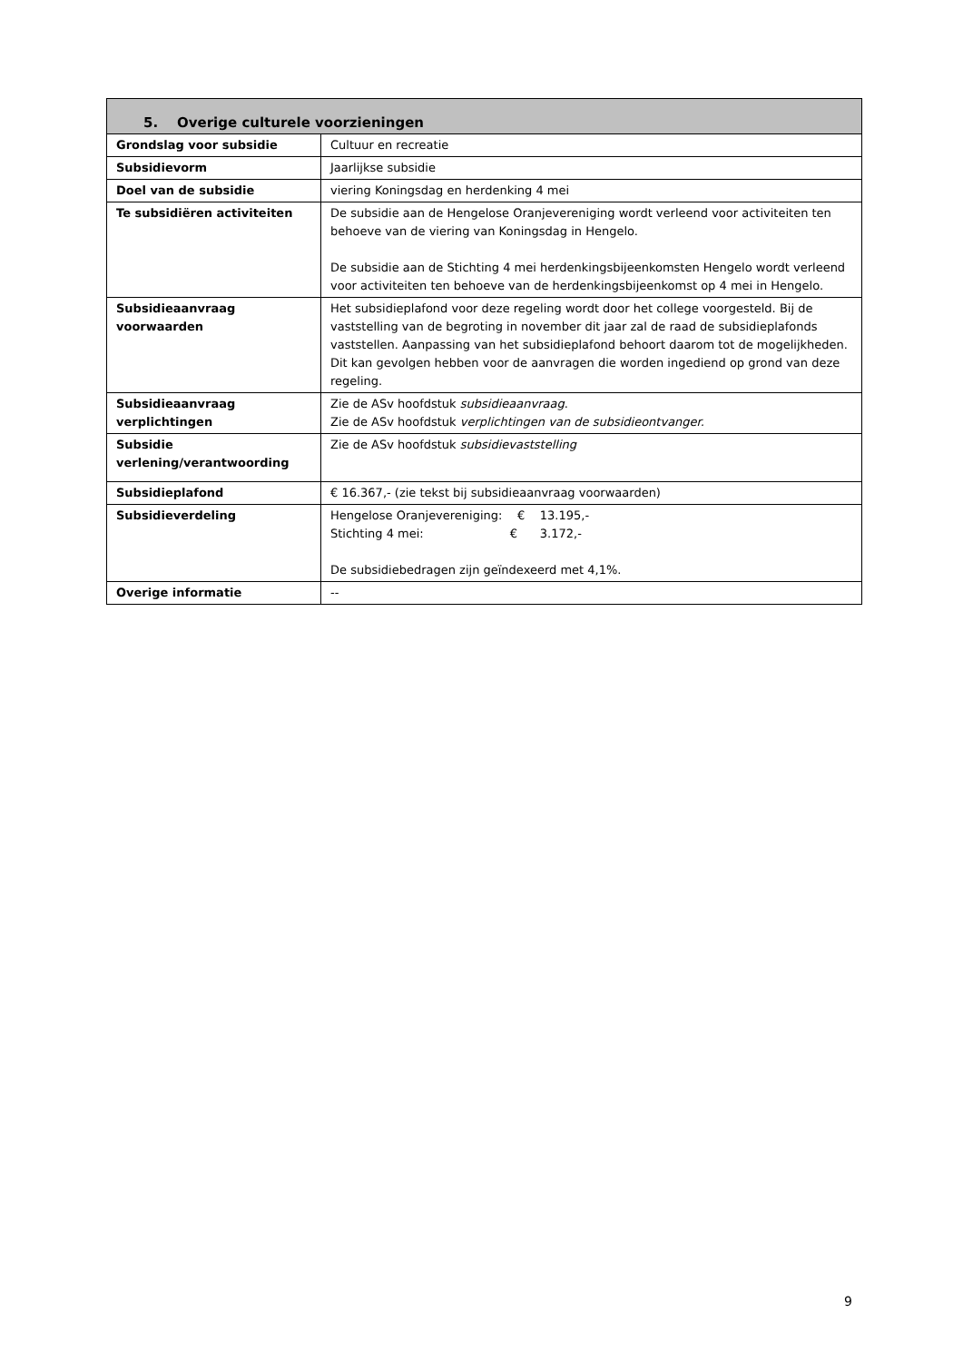| 5. Overige culturele voorzieningen | |
| --- | --- |
| Grondslag voor subsidie | Cultuur en recreatie |
| Subsidievorm | Jaarlijkse subsidie |
| Doel van de subsidie | viering Koningsdag en herdenking 4 mei |
| Te subsidiëren activiteiten | De subsidie aan de Hengelose Oranjevereniging wordt verleend voor activiteiten ten behoeve van de viering van Koningsdag in Hengelo. De subsidie aan de Stichting 4 mei herdenkingsbijeenkomsten Hengelo wordt verleend voor activiteiten ten behoeve van de herdenkingsbijeenkomst op 4 mei in Hengelo. |
| Subsidieaanvraag voorwaarden | Het subsidieplafond voor deze regeling wordt door het college voorgesteld. Bij de vaststelling van de begroting in november dit jaar zal de raad de subsidieplafonds vaststellen. Aanpassing van het subsidieplafond behoort daarom tot de mogelijkheden. Dit kan gevolgen hebben voor de aanvragen die worden ingediend op grond van deze regeling. |
| Subsidieaanvraag verplichtingen | Zie de ASv hoofdstuk subsidieaanvraag . Zie de ASv hoofdstuk verplichtingen van de subsidieontvanger. |
| Subsidie verlening/verantwoording | Zie de ASv hoofdstuk subsidievaststelling |
| Subsidieplafond | € 16.367,- (zie tekst bij subsidieaanvraag voorwaarden) |
| Subsidieverdeling | Hengelose Oranjevereniging: € 13.195,- Stichting 4 mei: € 3.172,- De subsidiebedragen zijn geïndexeerd met 4,1%. |
| Overige informatie | -- |
9